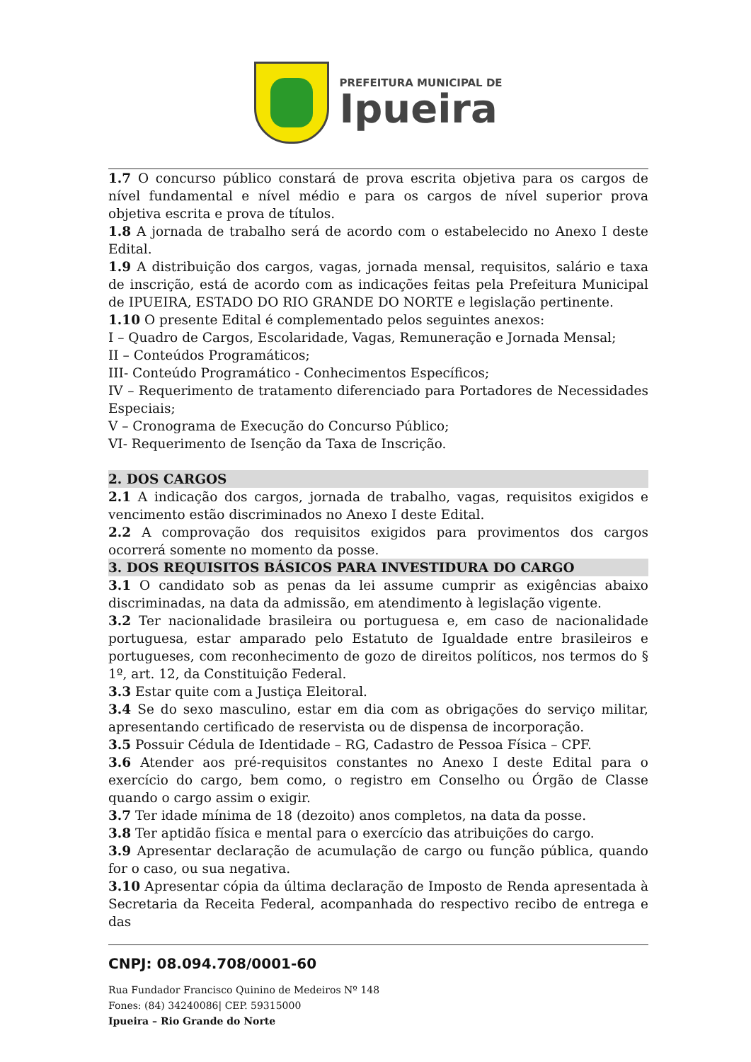PREFEITURA MUNICIPAL DE
Ipueira
1.7 O concurso público constará de prova escrita objetiva para os cargos de nível fundamental e nível médio e para os cargos de nível superior prova objetiva escrita e prova de títulos.
1.8 A jornada de trabalho será de acordo com o estabelecido no Anexo I deste Edital.
1.9 A distribuição dos cargos, vagas, jornada mensal, requisitos, salário e taxa de inscrição, está de acordo com as indicações feitas pela Prefeitura Municipal de IPUEIRA, ESTADO DO RIO GRANDE DO NORTE e legislação pertinente.
1.10 O presente Edital é complementado pelos seguintes anexos:
I – Quadro de Cargos, Escolaridade, Vagas, Remuneração e Jornada Mensal;
II – Conteúdos Programáticos;
III- Conteúdo Programático - Conhecimentos Específicos;
IV – Requerimento de tratamento diferenciado para Portadores de Necessidades Especiais;
V – Cronograma de Execução do Concurso Público;
VI- Requerimento de Isenção da Taxa de Inscrição.
2. DOS CARGOS
2.1 A indicação dos cargos, jornada de trabalho, vagas, requisitos exigidos e vencimento estão discriminados no Anexo I deste Edital.
2.2 A comprovação dos requisitos exigidos para provimentos dos cargos ocorrerá somente no momento da posse.
3. DOS REQUISITOS BÁSICOS PARA INVESTIDURA DO CARGO
3.1 O candidato sob as penas da lei assume cumprir as exigências abaixo discriminadas, na data da admissão, em atendimento à legislação vigente.
3.2 Ter nacionalidade brasileira ou portuguesa e, em caso de nacionalidade portuguesa, estar amparado pelo Estatuto de Igualdade entre brasileiros e portugueses, com reconhecimento de gozo de direitos políticos, nos termos do § 1º, art. 12, da Constituição Federal.
3.3 Estar quite com a Justiça Eleitoral.
3.4 Se do sexo masculino, estar em dia com as obrigações do serviço militar, apresentando certificado de reservista ou de dispensa de incorporação.
3.5 Possuir Cédula de Identidade – RG, Cadastro de Pessoa Física – CPF.
3.6 Atender aos pré-requisitos constantes no Anexo I deste Edital para o exercício do cargo, bem como, o registro em Conselho ou Órgão de Classe quando o cargo assim o exigir.
3.7 Ter idade mínima de 18 (dezoito) anos completos, na data da posse.
3.8 Ter aptidão física e mental para o exercício das atribuições do cargo.
3.9 Apresentar declaração de acumulação de cargo ou função pública, quando for o caso, ou sua negativa.
3.10 Apresentar cópia da última declaração de Imposto de Renda apresentada à Secretaria da Receita Federal, acompanhada do respectivo recibo de entrega e das
CNPJ: 08.094.708/0001-60
Rua Fundador Francisco Quinino de Medeiros Nº 148
Fones: (84) 34240086| CEP. 59315000
Ipueira – Rio Grande do Norte